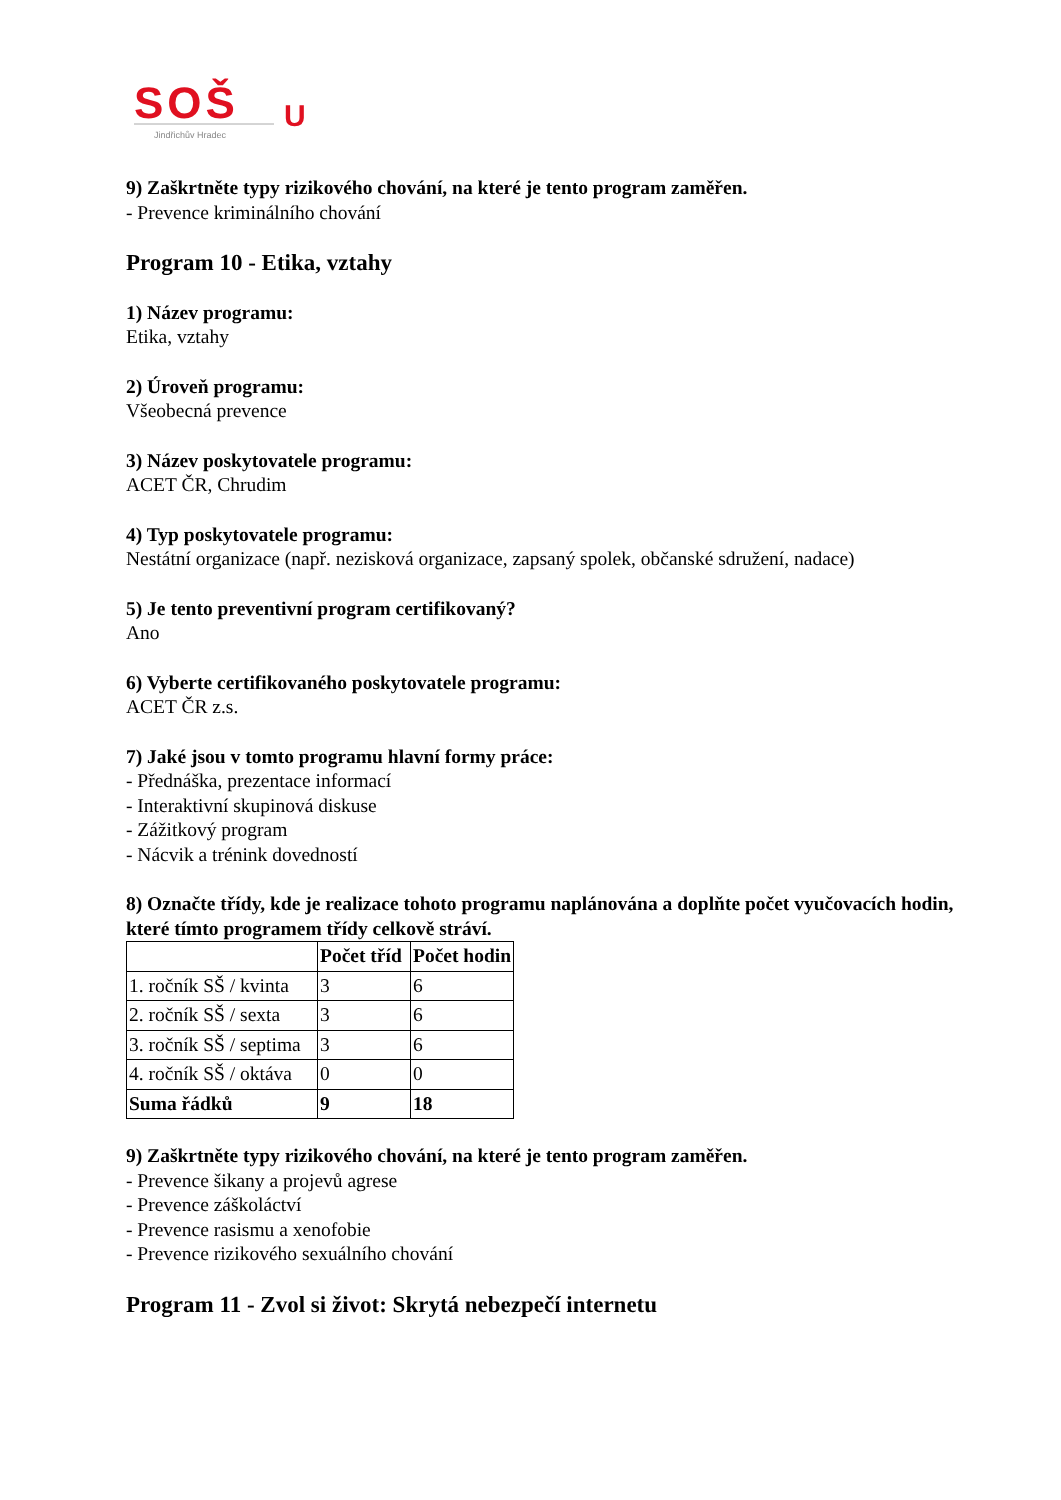SOŠ
U
Jindřichův Hradec
9) Zaškrtněte typy rizikového chování, na které je tento program zaměřen.
- Prevence kriminálního chování
Program 10 - Etika, vztahy
1) Název programu:
Etika, vztahy
2) Úroveň programu:
Všeobecná prevence
3) Název poskytovatele programu:
ACET ČR, Chrudim
4) Typ poskytovatele programu:
Nestátní organizace (např. nezisková organizace, zapsaný spolek, občanské sdružení, nadace)
5) Je tento preventivní program certifikovaný?
Ano
6) Vyberte certifikovaného poskytovatele programu:
ACET ČR z.s.
7) Jaké jsou v tomto programu hlavní formy práce:
- Přednáška, prezentace informací
- Interaktivní skupinová diskuse
- Zážitkový program
- Nácvik a trénink dovedností
8) Označte třídy, kde je realizace tohoto programu naplánována a doplňte počet vyučovacích hodin, které tímto programem třídy celkově stráví.
| | Počet tříd | Počet hodin |
| --- | --- | --- |
| 1. ročník SŠ / kvinta | 3 | 6 |
| 2. ročník SŠ / sexta | 3 | 6 |
| 3. ročník SŠ / septima | 3 | 6 |
| 4. ročník SŠ / oktáva | 0 | 0 |
| Suma řádků | 9 | 18 |
9) Zaškrtněte typy rizikového chování, na které je tento program zaměřen.
- Prevence šikany a projevů agrese
- Prevence záškoláctví
- Prevence rasismu a xenofobie
- Prevence rizikového sexuálního chování
Program 11 - Zvol si život: Skrytá nebezpečí internetu